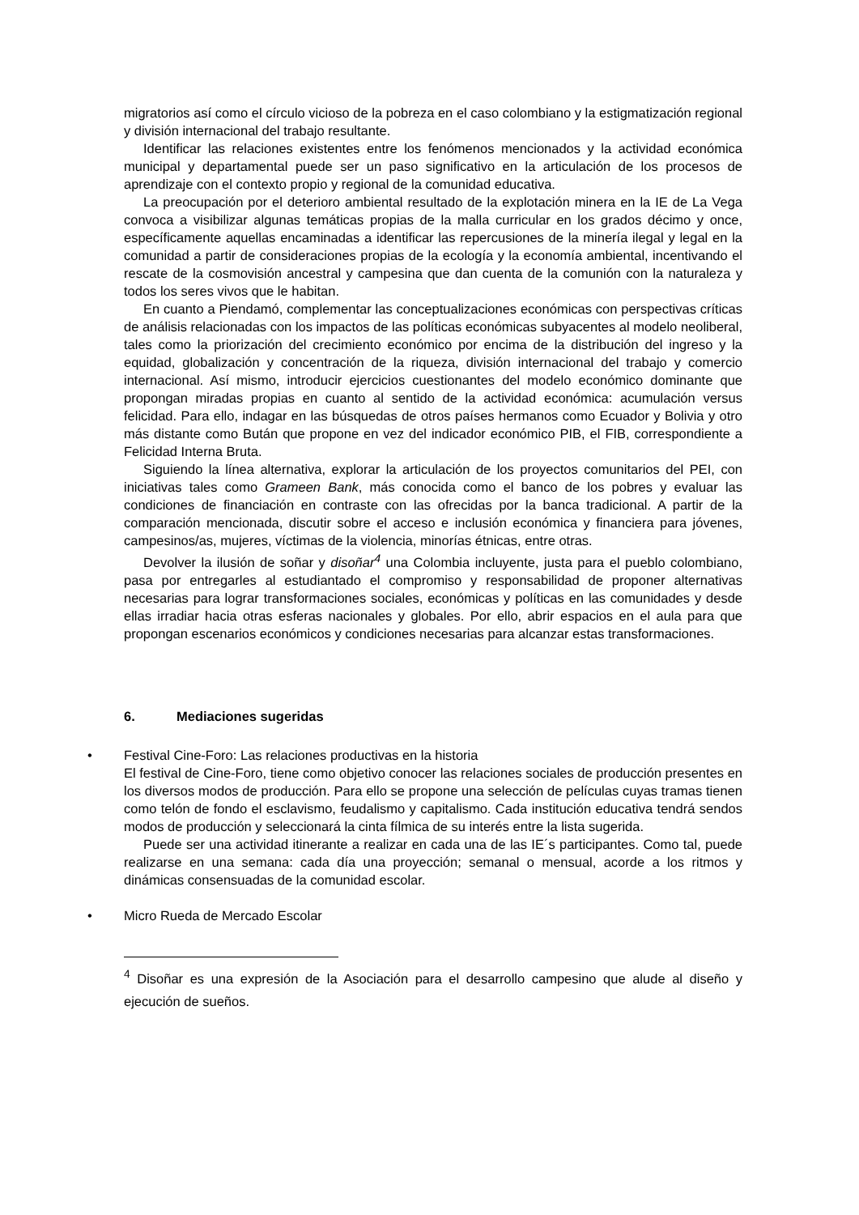migratorios así como el círculo vicioso de la pobreza en el caso colombiano y la estigmatización regional y división internacional del trabajo resultante.
Identificar las relaciones existentes entre los fenómenos mencionados y la actividad económica municipal y departamental puede ser un paso significativo en la articulación de los procesos de aprendizaje con el contexto propio y regional de la comunidad educativa.
La preocupación por el deterioro ambiental resultado de la explotación minera en la IE de La Vega convoca a visibilizar algunas temáticas propias de la malla curricular en los grados décimo y once, específicamente aquellas encaminadas a identificar las repercusiones de la minería ilegal y legal en la comunidad a partir de consideraciones propias de la ecología y la economía ambiental, incentivando el rescate de la cosmovisión ancestral y campesina que dan cuenta de la comunión con la naturaleza y todos los seres vivos que le habitan.
En cuanto a Piendamó, complementar las conceptualizaciones económicas con perspectivas críticas de análisis relacionadas con los impactos de las políticas económicas subyacentes al modelo neoliberal, tales como la priorización del crecimiento económico por encima de la distribución del ingreso y la equidad, globalización y concentración de la riqueza, división internacional del trabajo y comercio internacional. Así mismo, introducir ejercicios cuestionantes del modelo económico dominante que propongan miradas propias en cuanto al sentido de la actividad económica: acumulación versus felicidad. Para ello, indagar en las búsquedas de otros países hermanos como Ecuador y Bolivia y otro más distante como Bután que propone en vez del indicador económico PIB, el FIB, correspondiente a Felicidad Interna Bruta.
Siguiendo la línea alternativa, explorar la articulación de los proyectos comunitarios del PEI, con iniciativas tales como Grameen Bank, más conocida como el banco de los pobres y evaluar las condiciones de financiación en contraste con las ofrecidas por la banca tradicional. A partir de la comparación mencionada, discutir sobre el acceso e inclusión económica y financiera para jóvenes, campesinos/as, mujeres, víctimas de la violencia, minorías étnicas, entre otras.
Devolver la ilusión de soñar y disoñar<sup>4</sup> una Colombia incluyente, justa para el pueblo colombiano, pasa por entregarles al estudiantado el compromiso y responsabilidad de proponer alternativas necesarias para lograr transformaciones sociales, económicas y políticas en las comunidades y desde ellas irradiar hacia otras esferas nacionales y globales. Por ello, abrir espacios en el aula para que propongan escenarios económicos y condiciones necesarias para alcanzar estas transformaciones.
6. Mediaciones sugeridas
•
Festival Cine-Foro: Las relaciones productivas en la historia
El festival de Cine-Foro, tiene como objetivo conocer las relaciones sociales de producción presentes en los diversos modos de producción. Para ello se propone una selección de películas cuyas tramas tienen como telón de fondo el esclavismo, feudalismo y capitalismo. Cada institución educativa tendrá sendos modos de producción y seleccionará la cinta fílmica de su interés entre la lista sugerida.
Puede ser una actividad itinerante a realizar en cada una de las IE´s participantes. Como tal, puede realizarse en una semana: cada día una proyección; semanal o mensual, acorde a los ritmos y dinámicas consensuadas de la comunidad escolar.
•
Micro Rueda de Mercado Escolar
<sup>4</sup> Disoñar es una expresión de la Asociación para el desarrollo campesino que alude al diseño y ejecución de sueños.